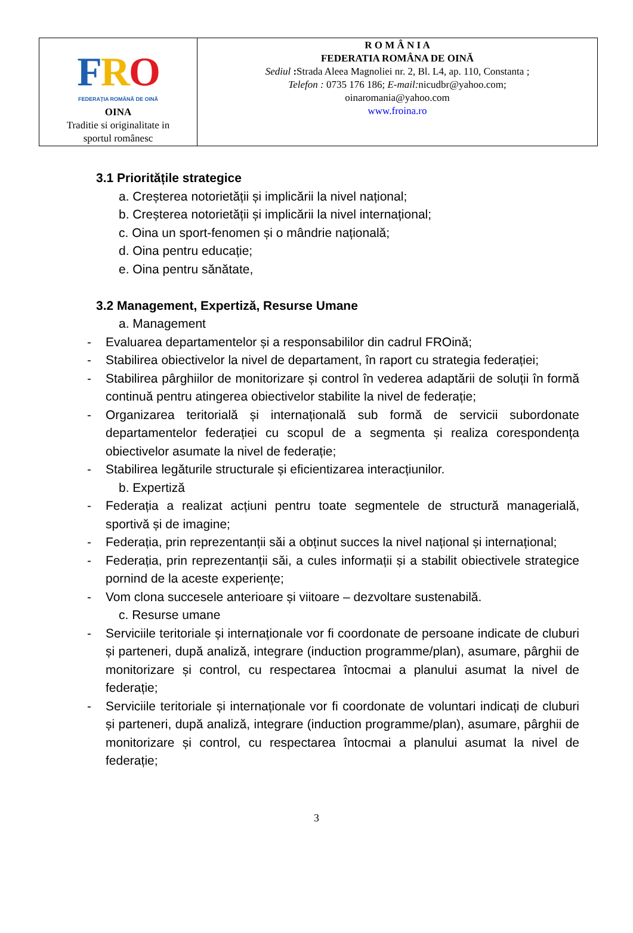| F R O FEDERAȚIA ROMÂNĂ DE OINĂ OINA Traditie si originalitate in sportul românesc | R O M Â N I A FEDERATIA ROMÂNA DE OINĂ Sediul : Strada Aleea Magnoliei nr. 2, Bl. L4, ap. 110, Constanta ; Telefon : 0735 176 186; E-mail: nicudbr@yahoo.com; oinaromania@yahoo.com www.froina.ro |
3.1 Prioritățile strategice
a. Creșterea notorietății și implicării la nivel național;
b. Creșterea notorietății și implicării la nivel internațional;
c. Oina un sport-fenomen și o mândrie națională;
d. Oina pentru educație;
e. Oina pentru sănătate,
3.2 Management, Expertiză, Resurse Umane
a. Management
- Evaluarea departamentelor și a responsabililor din cadrul FROină;
- Stabilirea obiectivelor la nivel de departament, în raport cu strategia federației;
- Stabilirea pârghiilor de monitorizare și control în vederea adaptării de soluții în formă continuă pentru atingerea obiectivelor stabilite la nivel de federație;
- Organizarea teritorială și internațională sub formă de servicii subordonate departamentelor federației cu scopul de a segmenta și realiza corespondența obiectivelor asumate la nivel de federație;
- Stabilirea legăturile structurale și eficientizarea interacțiunilor.
b. Expertiză
- Federația a realizat acțiuni pentru toate segmentele de structură managerială, sportivă și de imagine;
- Federația, prin reprezentanții săi a obținut succes la nivel național și internațional;
- Federația, prin reprezentanții săi, a cules informații și a stabilit obiectivele strategice pornind de la aceste experiențe;
- Vom clona succesele anterioare și viitoare – dezvoltare sustenabilă.
c. Resurse umane
- Serviciile teritoriale și internaționale vor fi coordonate de persoane indicate de cluburi și parteneri, după analiză, integrare (induction programme/plan), asumare, pârghii de monitorizare și control, cu respectarea întocmai a planului asumat la nivel de federație;
- Serviciile teritoriale și internaționale vor fi coordonate de voluntari indicați de cluburi și parteneri, după analiză, integrare (induction programme/plan), asumare, pârghii de monitorizare și control, cu respectarea întocmai a planului asumat la nivel de federație;
3